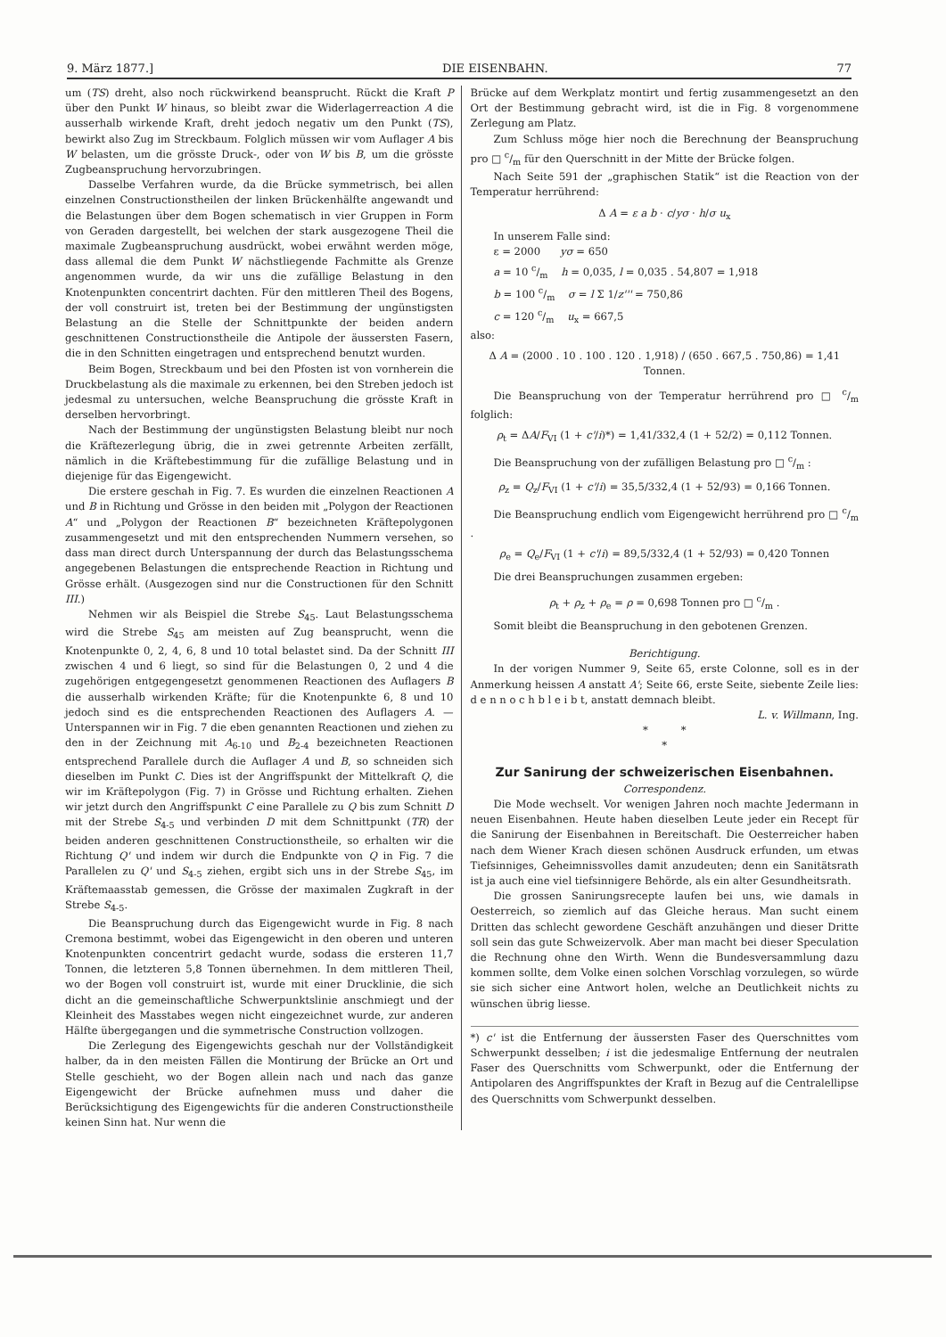9. März 1877.] DIE EISENBAHN. 77
um (TS) dreht, also noch rückwirkend beansprucht. Rückt die Kraft P über den Punkt W hinaus, so bleibt zwar die Widerlagerreaction A die ausserhalb wirkende Kraft, dreht jedoch negativ um den Punkt (TS), bewirkt also Zug im Streckbaum. Folglich müssen wir vom Auflager A bis W belasten, um die grösste Druck-, oder von W bis B, um die grösste Zugbeanspruchung hervorzubringen.
Dasselbe Verfahren wurde, da die Brücke symmetrisch, bei allen einzelnen Constructionstheilen der linken Brückenhälfte angewandt und die Belastungen über dem Bogen schematisch in vier Gruppen in Form von Geraden dargestellt, bei welchen der stark ausgezogene Theil die maximale Zugbeanspruchung ausdrückt, wobei erwähnt werden möge, dass allemal die dem Punkt W nächstliegende Fachmitte als Grenze angenommen wurde, da wir uns die zufällige Belastung in den Knotenpunkten concentrirt dachten. Für den mittleren Theil des Bogens, der voll construirt ist, treten bei der Bestimmung der ungünstigsten Belastung an die Stelle der Schnittpunkte der beiden andern geschnittenen Constructionstheile die Antipole der äussersten Fasern, die in den Schnitten eingetragen und entsprechend benutzt wurden.
Beim Bogen, Streckbaum und bei den Pfosten ist von vornherein die Druckbelastung als die maximale zu erkennen, bei den Streben jedoch ist jedesmal zu untersuchen, welche Beanspruchung die grösste Kraft in derselben hervorbringt.
Nach der Bestimmung der ungünstigsten Belastung bleibt nur noch die Kräftezerlegung übrig, die in zwei getrennte Arbeiten zerfällt, nämlich in die Kräftebestimmung für die zufällige Belastung und in diejenige für das Eigengewicht.
Die erstere geschah in Fig. 7. Es wurden die einzelnen Reactionen A und B in Richtung und Grösse in den beiden mit „Polygon der Reactionen A“ und „Polygon der Reactionen B“ bezeichneten Kräftepolygonen zusammengesetzt und mit den entsprechenden Nummern versehen, so dass man direct durch Unterspannung der durch das Belastungsschema angegebenen Belastungen die entsprechende Reaction in Richtung und Grösse erhält. (Ausgezogen sind nur die Constructionen für den Schnitt III.)
Nehmen wir als Beispiel die Strebe S<sub>45</sub>. Laut Belastungsschema wird die Strebe S<sub>45</sub> am meisten auf Zug beansprucht, wenn die Knotenpunkte 0, 2, 4, 6, 8 und 10 total belastet sind. Da der Schnitt III zwischen 4 und 6 liegt, so sind für die Belastungen 0, 2 und 4 die zugehörigen entgegengesetzt genommenen Reactionen des Auflagers B die ausserhalb wirkenden Kräfte; für die Knotenpunkte 6, 8 und 10 jedoch sind es die entsprechenden Reactionen des Auflagers A. — Unterspannen wir in Fig. 7 die eben genannten Reactionen und ziehen zu den in der Zeichnung mit A<sub>6-10</sub> und B<sub>2-4</sub> bezeichneten Reactionen entsprechend Parallele durch die Auflager A und B, so schneiden sich dieselben im Punkt C. Dies ist der Angriffspunkt der Mittelkraft Q, die wir im Kräftepolygon (Fig. 7) in Grösse und Richtung erhalten. Ziehen wir jetzt durch den Angriffspunkt C eine Parallele zu Q bis zum Schnitt D mit der Strebe S<sub>4-5</sub> und verbinden D mit dem Schnittpunkt (TR) der beiden anderen geschnittenen Constructionstheile, so erhalten wir die Richtung Q' und indem wir durch die Endpunkte von Q in Fig. 7 die Parallelen zu Q' und S<sub>4-5</sub> ziehen, ergibt sich uns in der Strebe S<sub>45</sub>, im Kräftemaasstab gemessen, die Grösse der maximalen Zugkraft in der Strebe S<sub>4-5</sub>.
Die Beanspruchung durch das Eigengewicht wurde in Fig. 8 nach Cremona bestimmt, wobei das Eigengewicht in den oberen und unteren Knotenpunkten concentrirt gedacht wurde, sodass die ersteren 11,7 Tonnen, die letzteren 5,8 Tonnen übernehmen. In dem mittleren Theil, wo der Bogen voll construirt ist, wurde mit einer Drucklinie, die sich dicht an die gemeinschaftliche Schwerpunktslinie anschmiegt und der Kleinheit des Masstabes wegen nicht eingezeichnet wurde, zur anderen Hälfte übergegangen und die symmetrische Construction vollzogen.
Die Zerlegung des Eigengewichts geschah nur der Vollständigkeit halber, da in den meisten Fällen die Montirung der Brücke an Ort und Stelle geschieht, wo der Bogen allein nach und nach das ganze Eigengewicht der Brücke aufnehmen muss und daher die Berücksichtigung des Eigengewichts für die anderen Constructionstheile keinen Sinn hat. Nur wenn die
Brücke auf dem Werkplatz montirt und fertig zusammengesetzt an den Ort der Bestimmung gebracht wird, ist die in Fig. 8 vorgenommene Zerlegung am Platz.
Zum Schluss möge hier noch die Berechnung der Beanspruchung pro □ c/m für den Querschnitt in der Mitte der Brücke folgen.
Nach Seite 591 der „graphischen Statik“ ist die Reaction von der Temperatur herrührend:
Δ A = ε a b · c/yσ · h/σ u<sub>x</sub>
In unserem Falle sind:
ε = 2000 yσ = 650
a = 10 c/m h = 0,035, l = 0,035 . 54,807 = 1,918
b = 100 c/m σ = l Σ 1/z''' = 750,86
c = 120 c/m u<sub>x</sub> = 667,5
also:
Δ A = (2000 . 10 . 100 . 120 . 1,918) / (650 . 667,5 . 750,86) = 1,41 Tonnen.
Die Beanspruchung von der Temperatur herrührend pro □ c/m folglich:
ρ<sub>t</sub> = ΔA/F<sub>VI</sub> (1 + c'/i)*) = 1,41/332,4 (1 + 52/2) = 0,112 Tonnen.
Die Beanspruchung von der zufälligen Belastung pro □ c/m :
ρ<sub>z</sub> = Q<sub>z</sub>/F<sub>VI</sub> (1 + c'/i) = 35,5/332,4 (1 + 52/93) = 0,166 Tonnen.
Die Beanspruchung endlich vom Eigengewicht herrührend pro □ c/m .
ρ<sub>e</sub> = Q<sub>e</sub>/F<sub>VI</sub> (1 + c'/i) = 89,5/332,4 (1 + 52/93) = 0,420 Tonnen
Die drei Beanspruchungen zusammen ergeben:
ρ<sub>t</sub> + ρ<sub>z</sub> + ρ<sub>e</sub> = ρ = 0,698 Tonnen pro □ c/m .
Somit bleibt die Beanspruchung in den gebotenen Grenzen.
Berichtigung.
In der vorigen Nummer 9, Seite 65, erste Colonne, soll es in der Anmerkung heissen A anstatt A'; Seite 66, erste Seite, siebente Zeile lies: d e n n o c h b l e i b t, anstatt demnach bleibt.
L. v. Willmann, Ing.
* *
*
Zur Sanirung der schweizerischen Eisenbahnen.
Correspondenz.
Die Mode wechselt. Vor wenigen Jahren noch machte Jedermann in neuen Eisenbahnen. Heute haben dieselben Leute jeder ein Recept für die Sanirung der Eisenbahnen in Bereitschaft. Die Oesterreicher haben nach dem Wiener Krach diesen schönen Ausdruck erfunden, um etwas Tiefsinniges, Geheimnissvolles damit anzudeuten; denn ein Sanitätsrath ist ja auch eine viel tiefsinnigere Behörde, als ein alter Gesundheitsrath.
Die grossen Sanirungsrecepte laufen bei uns, wie damals in Oesterreich, so ziemlich auf das Gleiche heraus. Man sucht einem Dritten das schlecht gewordene Geschäft anzuhängen und dieser Dritte soll sein das gute Schweizervolk. Aber man macht bei dieser Speculation die Rechnung ohne den Wirth. Wenn die Bundesversammlung dazu kommen sollte, dem Volke einen solchen Vorschlag vorzulegen, so würde sie sich sicher eine Antwort holen, welche an Deutlichkeit nichts zu wünschen übrig liesse.
*) c' ist die Entfernung der äussersten Faser des Querschnittes vom Schwerpunkt desselben; i ist die jedesmalige Entfernung der neutralen Faser des Querschnitts vom Schwerpunkt, oder die Entfernung der Antipolaren des Angriffspunktes der Kraft in Bezug auf die Centralellipse des Querschnitts vom Schwerpunkt desselben.